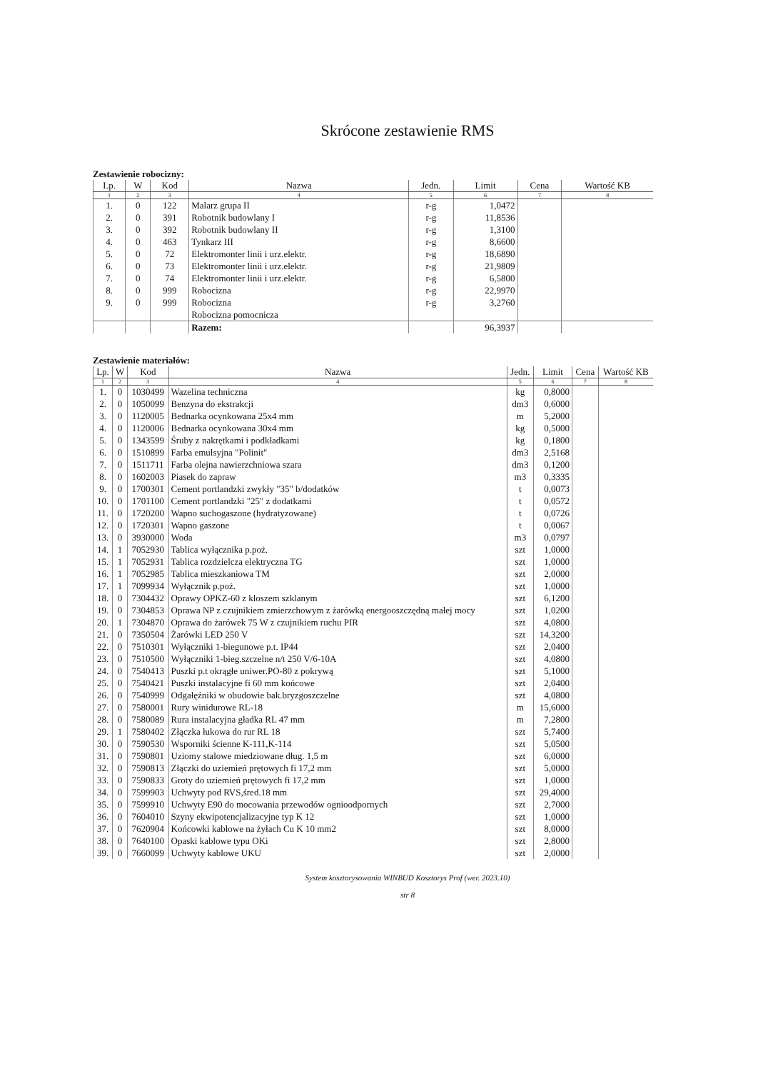Skrócone zestawienie RMS
Zestawienie robocizny:
| Lp. | W | Kod | Nazwa | Jedn. | Limit | Cena | Wartość KB |
| --- | --- | --- | --- | --- | --- | --- | --- |
| 1 | 2 | 3 | 4 | 5 | 6 | 7 | 8 |
| 1. | 0 | 122 | Malarz grupa II | r-g | 1,0472 | | |
| 2. | 0 | 391 | Robotnik budowlany I | r-g | 11,8536 | | |
| 3. | 0 | 392 | Robotnik budowlany II | r-g | 1,3100 | | |
| 4. | 0 | 463 | Tynkarz III | r-g | 8,6600 | | |
| 5. | 0 | 72 | Elektromonter linii i urz.elektr. | r-g | 18,6890 | | |
| 6. | 0 | 73 | Elektromonter linii i urz.elektr. | r-g | 21,9809 | | |
| 7. | 0 | 74 | Elektromonter linii i urz.elektr. | r-g | 6,5800 | | |
| 8. | 0 | 999 | Robocizna | r-g | 22,9970 | | |
| 9. | 0 | 999 | Robocizna Robocizna pomocnicza | r-g | 3,2760 | | |
| | | | Razem: | | 96,3937 | | |
Zestawienie materiałów:
| Lp. | W | Kod | Nazwa | Jedn. | Limit | Cena | Wartość KB |
| --- | --- | --- | --- | --- | --- | --- | --- |
| 1 | 2 | 3 | 4 | 5 | 6 | 7 | 8 |
| 1. | 0 | 1030499 | Wazelina techniczna | kg | 0,8000 | | |
| 2. | 0 | 1050099 | Benzyna do ekstrakcji | dm3 | 0,6000 | | |
| 3. | 0 | 1120005 | Bednarka ocynkowana 25x4 mm | m | 5,2000 | | |
| 4. | 0 | 1120006 | Bednarka ocynkowana 30x4 mm | kg | 0,5000 | | |
| 5. | 0 | 1343599 | Śruby z nakrętkami i podkładkami | kg | 0,1800 | | |
| 6. | 0 | 1510899 | Farba emulsyjna "Polinit" | dm3 | 2,5168 | | |
| 7. | 0 | 1511711 | Farba olejna nawierzchniowa szara | dm3 | 0,1200 | | |
| 8. | 0 | 1602003 | Piasek do zapraw | m3 | 0,3335 | | |
| 9. | 0 | 1700301 | Cement portlandzki zwykły "35" b/dodatków | t | 0,0073 | | |
| 10. | 0 | 1701100 | Cement portlandzki "25" z dodatkami | t | 0,0572 | | |
| 11. | 0 | 1720200 | Wapno suchogaszone (hydratyzowane) | t | 0,0726 | | |
| 12. | 0 | 1720301 | Wapno gaszone | t | 0,0067 | | |
| 13. | 0 | 3930000 | Woda | m3 | 0,0797 | | |
| 14. | 1 | 7052930 | Tablica wyłącznika p.poż. | szt | 1,0000 | | |
| 15. | 1 | 7052931 | Tablica rozdzielcza elektryczna TG | szt | 1,0000 | | |
| 16. | 1 | 7052985 | Tablica mieszkaniowa TM | szt | 2,0000 | | |
| 17. | 1 | 7099934 | Wyłącznik p.poż. | szt | 1,0000 | | |
| 18. | 0 | 7304432 | Oprawy OPKZ-60 z kloszem szklanym | szt | 6,1200 | | |
| 19. | 0 | 7304853 | Oprawa NP z czujnikiem zmierzchowym z żarówką energooszczędną małej mocy | szt | 1,0200 | | |
| 20. | 1 | 7304870 | Oprawa do żarówek 75 W z czujnikiem ruchu PIR | szt | 4,0800 | | |
| 21. | 0 | 7350504 | Żarówki LED 250 V | szt | 14,3200 | | |
| 22. | 0 | 7510301 | Wyłączniki 1-biegunowe p.t. IP44 | szt | 2,0400 | | |
| 23. | 0 | 7510500 | Wyłączniki 1-bieg.szczelne n/t 250 V/6-10A | szt | 4,0800 | | |
| 24. | 0 | 7540413 | Puszki p.t okrągłe uniwer.PO-80 z pokrywą | szt | 5,1000 | | |
| 25. | 0 | 7540421 | Puszki instalacyjne fi 60 mm końcowe | szt | 2,0400 | | |
| 26. | 0 | 7540999 | Odgałęźniki w obudowie bak.bryzgoszczelne | szt | 4,0800 | | |
| 27. | 0 | 7580001 | Rury winidurowe RL-18 | m | 15,6000 | | |
| 28. | 0 | 7580089 | Rura instalacyjna gładka RL 47 mm | m | 7,2800 | | |
| 29. | 1 | 7580402 | Złączka łukowa do rur RL 18 | szt | 5,7400 | | |
| 30. | 0 | 7590530 | Wsporniki ścienne K-111,K-114 | szt | 5,0500 | | |
| 31. | 0 | 7590801 | Uziomy stalowe miedziowane dług. 1,5 m | szt | 6,0000 | | |
| 32. | 0 | 7590813 | Złączki do uziemień prętowych fi 17,2 mm | szt | 5,0000 | | |
| 33. | 0 | 7590833 | Groty do uziemień prętowych fi 17,2 mm | szt | 1,0000 | | |
| 34. | 0 | 7599903 | Uchwyty pod RVS,śred.18 mm | szt | 29,4000 | | |
| 35. | 0 | 7599910 | Uchwyty E90 do mocowania przewodów ognioodpornych | szt | 2,7000 | | |
| 36. | 0 | 7604010 | Szyny ekwipotencjalizacyjne typ K 12 | szt | 1,0000 | | |
| 37. | 0 | 7620904 | Końcowki kablowe na żyłach Cu K 10 mm2 | szt | 8,0000 | | |
| 38. | 0 | 7640100 | Opaski kablowe typu OKi | szt | 2,8000 | | |
| 39. | 0 | 7660099 | Uchwyty kablowe UKU | szt | 2,0000 | | |
System kosztorysowania WINBUD Kosztorys Prof (wer. 2023.10)
str 8